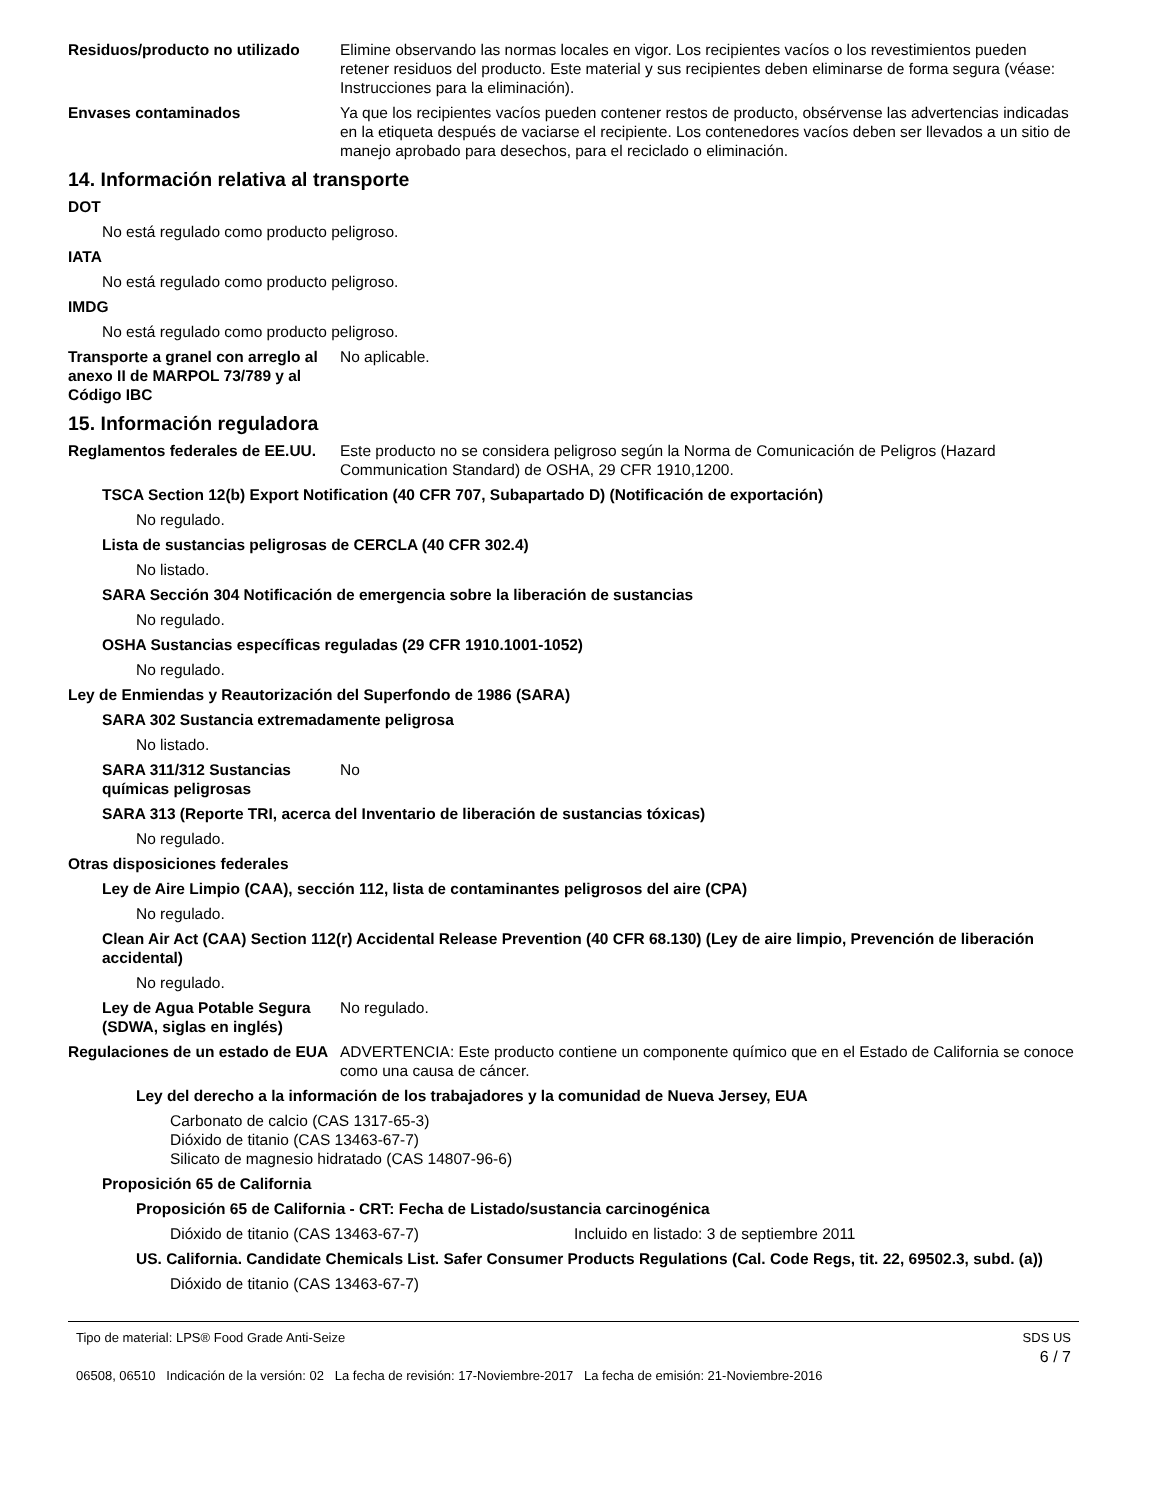Residuos/producto no utilizado
Elimine observando las normas locales en vigor. Los recipientes vacíos o los revestimientos pueden retener residuos del producto. Este material y sus recipientes deben eliminarse de forma segura (véase: Instrucciones para la eliminación).
Envases contaminados Ya que los recipientes vacíos pueden contener restos de producto, obsérvense las advertencias indicadas en la etiqueta después de vaciarse el recipiente. Los contenedores vacíos deben ser llevados a un sitio de manejo aprobado para desechos, para el reciclado o eliminación.
14. Información relativa al transporte
DOT
No está regulado como producto peligroso.
IATA
No está regulado como producto peligroso.
IMDG
No está regulado como producto peligroso.
Transporte a granel con arreglo al anexo II de MARPOL 73/789 y al Código IBC
No aplicable.
15. Información reguladora
Reglamentos federales de EE.UU.
Este producto no se considera peligroso según la Norma de Comunicación de Peligros (Hazard Communication Standard) de OSHA, 29 CFR 1910,1200.
TSCA Section 12(b) Export Notification (40 CFR 707, Subapartado D) (Notificación de exportación)
No regulado.
Lista de sustancias peligrosas de CERCLA (40 CFR 302.4)
No listado.
SARA Sección 304 Notificación de emergencia sobre la liberación de sustancias
No regulado.
OSHA Sustancias específicas reguladas (29 CFR 1910.1001-1052)
No regulado.
Ley de Enmiendas y Reautorización del Superfondo de 1986 (SARA)
SARA 302 Sustancia extremadamente peligrosa
No listado.
SARA 311/312 Sustancias químicas peligrosas
No
SARA 313 (Reporte TRI, acerca del Inventario de liberación de sustancias tóxicas)
No regulado.
Otras disposiciones federales
Ley de Aire Limpio (CAA), sección 112, lista de contaminantes peligrosos del aire (CPA)
No regulado.
Clean Air Act (CAA) Section 112(r) Accidental Release Prevention (40 CFR 68.130) (Ley de aire limpio, Prevención de liberación accidental)
No regulado.
Ley de Agua Potable Segura (SDWA, siglas en inglés)
No regulado.
Regulaciones de un estado de EUA
ADVERTENCIA: Este producto contiene un componente químico que en el Estado de California se conoce como una causa de cáncer.
Ley del derecho a la información de los trabajadores y la comunidad de Nueva Jersey, EUA
Carbonato de calcio (CAS 1317-65-3)
Dióxido de titanio (CAS 13463-67-7)
Silicato de magnesio hidratado (CAS 14807-96-6)
Proposición 65 de California
Proposición 65 de California - CRT: Fecha de Listado/sustancia carcinogénica
Dióxido de titanio (CAS 13463-67-7) Incluido en listado: 3 de septiembre 2011
US. California. Candidate Chemicals List. Safer Consumer Products Regulations (Cal. Code Regs, tit. 22, 69502.3, subd. (a))
Dióxido de titanio (CAS 13463-67-7)
Tipo de material: LPS® Food Grade Anti-Seize
06508, 06510 Indicación de la versión: 02 La fecha de revisión: 17-Noviembre-2017 La fecha de emisión: 21-Noviembre-2016
SDS US
6 / 7